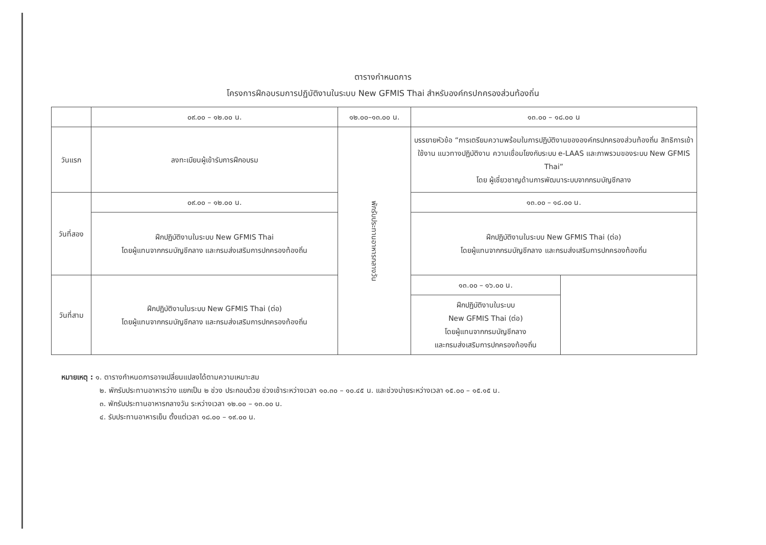ตารางกำหนดการ
โครงการฝึกอบรมการปฏิบัติงานในระบบ New GFMIS Thai สำหรับองค์กรปกครองส่วนท้องถิ่น
| | ๐๙.๐๐ – ๑๒.๐๐ น. | ๑๒.๐๐–๑๓.๐๐ น. | ๑๓.๐๐ – ๑๘.๐๐ น | |
| วันแรก | ลงทะเบียนผู้เข้ารับการฝึกอบรม | พักรับประทานอาหารกลางวัน | บรรยายหัวข้อ “การเตรียมความพร้อมในการปฏิบัติงานขององค์กรปกครองส่วนท้องถิ่น สิทธิการเข้าใช้งาน แนวทางปฏิบัติงาน ความเชื่อมโยงกับระบบ e-LAAS และภาพรวมของระบบ New GFMIS Thai” โดย ผู้เชี่ยวชาญด้านการพัฒนาระบบจากกรมบัญชีกลาง | |
| วันที่สอง | ๐๙.๐๐ – ๑๒.๐๐ น. | | ๑๓.๐๐ – ๑๘.๐๐ น. | |
| | ฝึกปฏิบัติงานในระบบ New GFMIS Thai โดยผู้แทนจากกรมบัญชีกลาง และกรมส่งเสริมการปกครองท้องถิ่น | | ฝึกปฏิบัติงานในระบบ New GFMIS Thai (ต่อ) โดยผู้แทนจากกรมบัญชีกลาง และกรมส่งเสริมการปกครองท้องถิ่น | |
| วันที่สาม | ฝึกปฏิบัติงานในระบบ New GFMIS Thai (ต่อ) โดยผู้แทนจากกรมบัญชีกลาง และกรมส่งเสริมการปกครองท้องถิ่น | | ๑๓.๐๐ – ๑๖.๐๐ น. | |
| | | | ฝึกปฏิบัติงานในระบบ New GFMIS Thai (ต่อ) โดยผู้แทนจากกรมบัญชีกลาง และกรมส่งเสริมการปกครองท้องถิ่น | |
หมายเหตุ : ๑. ตารางกำหนดการอาจเปลี่ยนแปลงได้ตามความเหมาะสม
๒. พักรับประทานอาหารว่าง แยกเป็น ๒ ช่วง ประกอบด้วย ช่วงเช้าระหว่างเวลา ๑๐.๓๐ – ๑๐.๔๕ น. และช่วงบ่ายระหว่างเวลา ๑๕.๐๐ – ๑๕.๑๕ น.
๓. พักรับประทานอาหารกลางวัน ระหว่างเวลา ๑๒.๐๐ – ๑๓.๐๐ น.
๔. รับประทานอาหารเย็น ตั้งแต่เวลา ๑๘.๐๐ – ๑๙.๐๐ น.